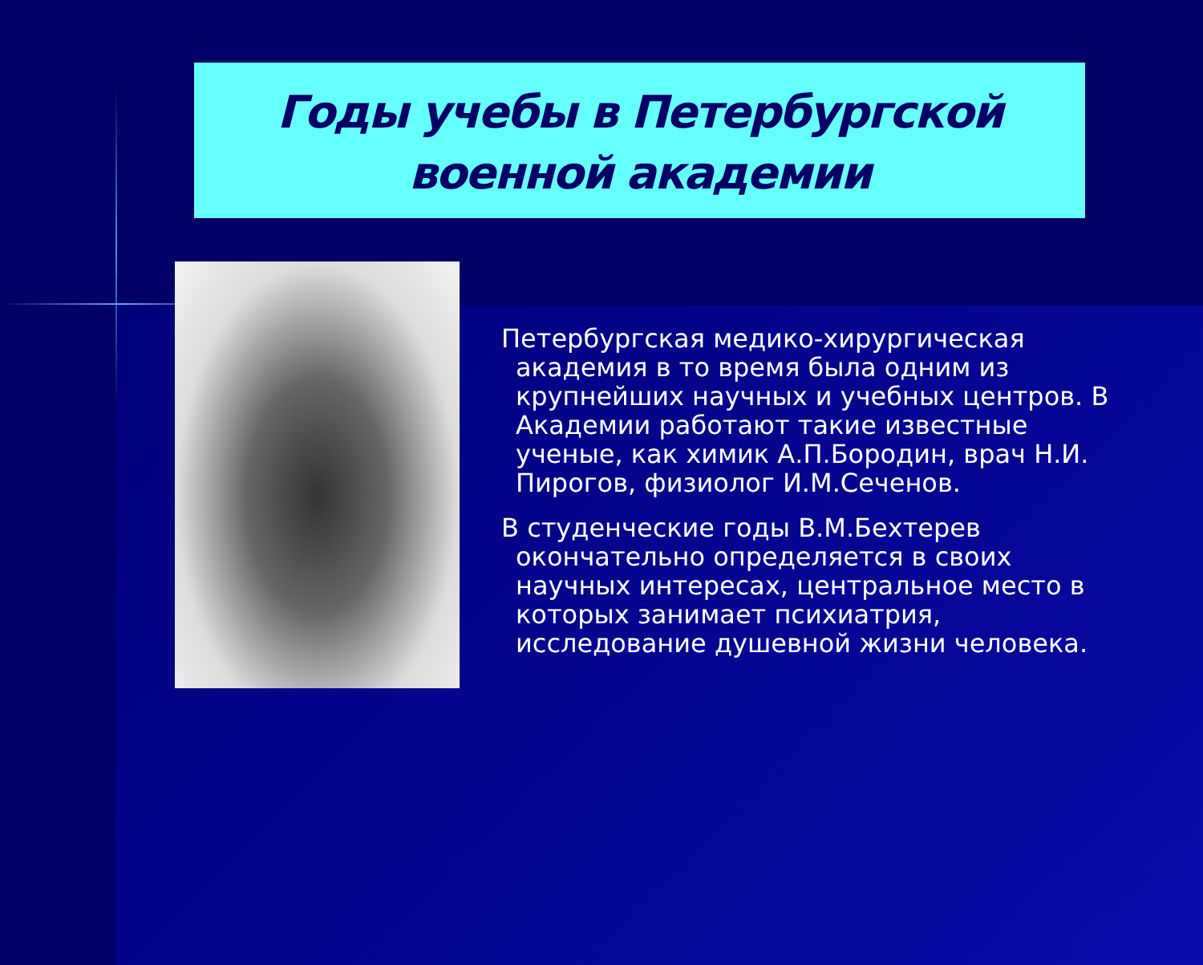Годы учебы в Петербургской военной академии
Петербургская медико-хирургическая академия в то время была одним из крупнейших научных и учебных центров. В Академии работают такие известные ученые, как химик А.П.Бородин, врач Н.И. Пирогов, физиолог И.М.Сеченов.
В студенческие годы В.М.Бехтерев окончательно определяется в своих научных интересах, центральное место в которых занимает психиатрия, исследование душевной жизни человека.